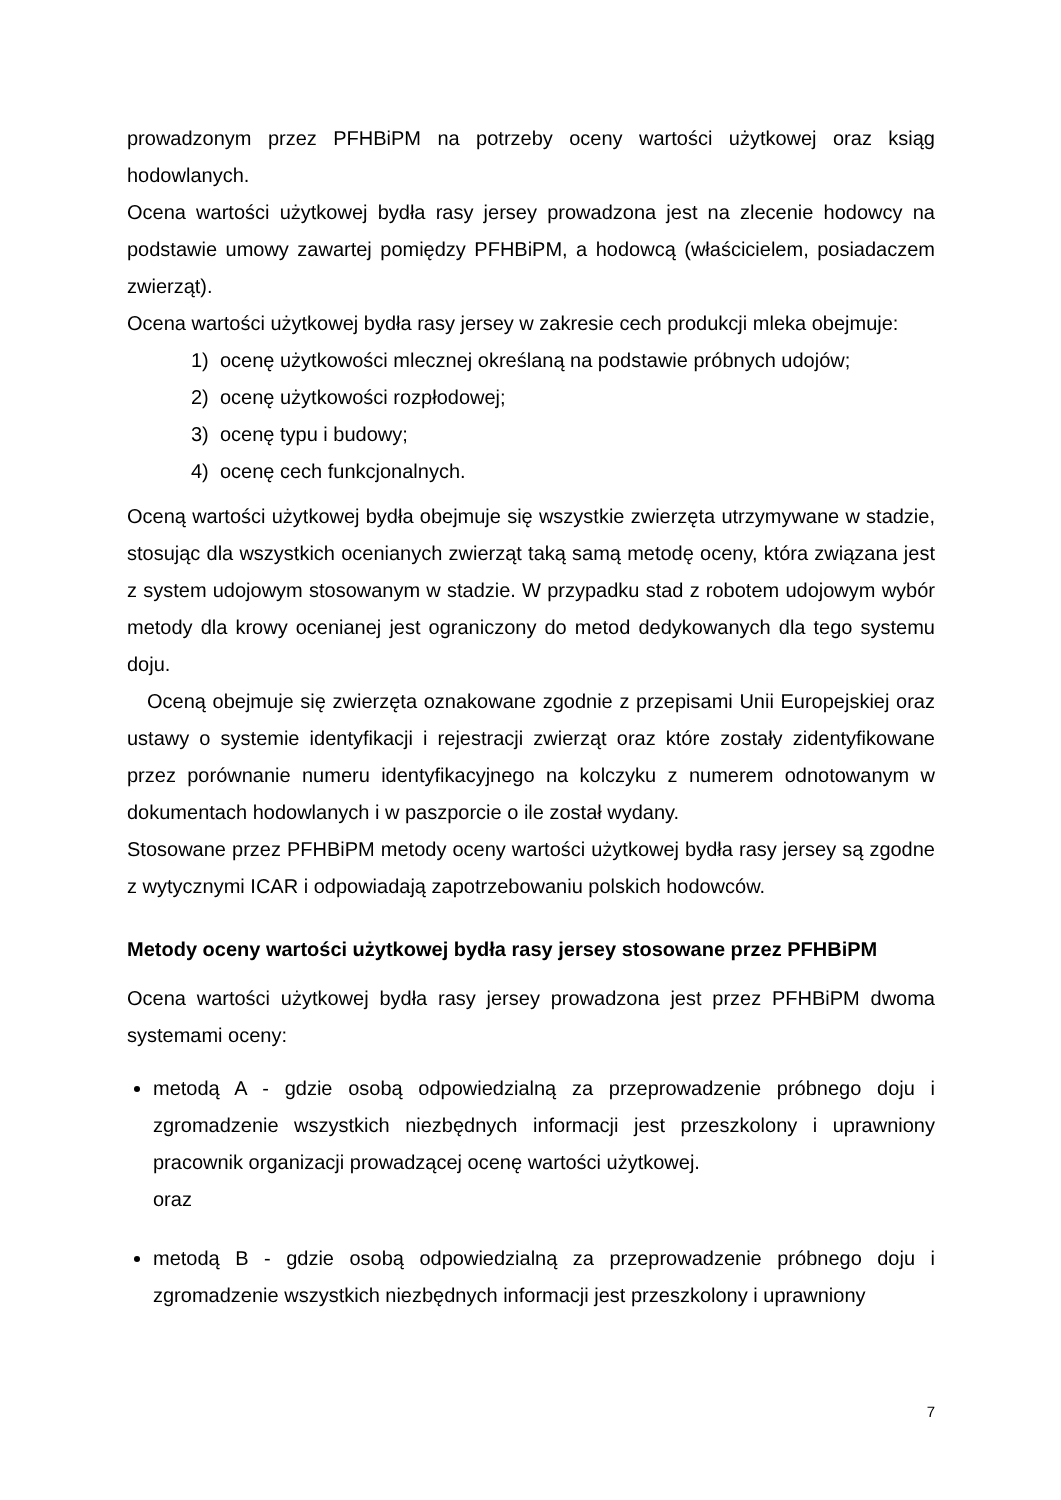prowadzonym przez PFHBiPM na potrzeby oceny wartości użytkowej oraz ksiąg hodowlanych.
Ocena wartości użytkowej bydła rasy jersey prowadzona jest na zlecenie hodowcy na podstawie umowy zawartej pomiędzy PFHBiPM, a hodowcą (właścicielem, posiadaczem zwierząt).
Ocena wartości użytkowej bydła rasy jersey w zakresie cech produkcji mleka obejmuje:
1) ocenę użytkowości mlecznej określaną na podstawie próbnych udojów;
2) ocenę użytkowości rozpłodowej;
3) ocenę typu i budowy;
4) ocenę cech funkcjonalnych.
Oceną wartości użytkowej bydła obejmuje się wszystkie zwierzęta utrzymywane w stadzie, stosując dla wszystkich ocenianych zwierząt taką samą metodę oceny, która związana jest z system udojowym stosowanym w stadzie. W przypadku stad z robotem udojowym wybór metody dla krowy ocenianej jest ograniczony do metod dedykowanych dla tego systemu doju.
Oceną obejmuje się zwierzęta oznakowane zgodnie z przepisami Unii Europejskiej oraz ustawy o systemie identyfikacji i rejestracji zwierząt oraz które zostały zidentyfikowane przez porównanie numeru identyfikacyjnego na kolczyku z numerem odnotowanym w dokumentach hodowlanych i w paszporcie o ile został wydany.
Stosowane przez PFHBiPM metody oceny wartości użytkowej bydła rasy jersey są zgodne z wytycznymi ICAR i odpowiadają zapotrzebowaniu polskich hodowców.
Metody oceny wartości użytkowej bydła rasy jersey stosowane przez PFHBiPM
Ocena wartości użytkowej bydła rasy jersey prowadzona jest przez PFHBiPM dwoma systemami oceny:
metodą A - gdzie osobą odpowiedzialną za przeprowadzenie próbnego doju i zgromadzenie wszystkich niezbędnych informacji jest przeszkolony i uprawniony pracownik organizacji prowadzącej ocenę wartości użytkowej.
oraz
metodą B - gdzie osobą odpowiedzialną za przeprowadzenie próbnego doju i zgromadzenie wszystkich niezbędnych informacji jest przeszkolony i uprawniony
7